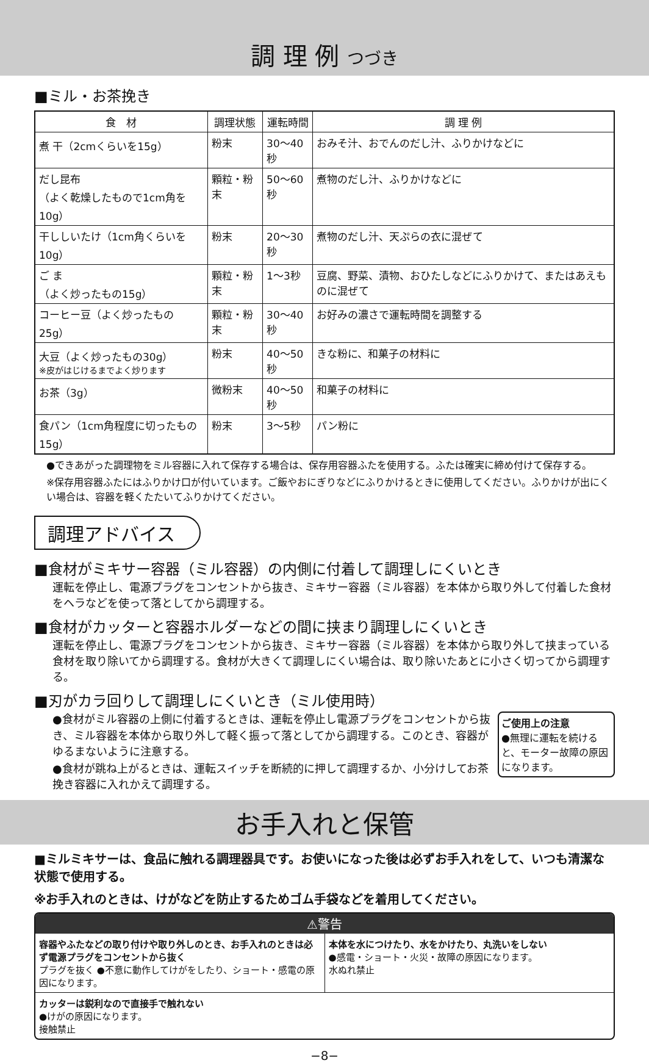調 理 例 つづき
■ミル・お茶挽き
| 食 材 | 調理状態 | 運転時間 | 調 理 例 |
| --- | --- | --- | --- |
| 煮 干（2cmくらいを15g） | 粉末 | 30～40秒 | おみそ汁、おでんのだし汁、ふりかけなどに |
| だし昆布 （よく乾燥したもので1cm角を10g） | 顆粒・粉末 | 50～60秒 | 煮物のだし汁、ふりかけなどに |
| 干ししいたけ（1cm角くらいを10g） | 粉末 | 20～30秒 | 煮物のだし汁、天ぷらの衣に混ぜて |
| ご ま （よく炒ったもの15g） | 顆粒・粉末 | 1～3秒 | 豆腐、野菜、漬物、おひたしなどにふりかけて、またはあえものに混ぜて |
| コーヒー豆（よく炒ったもの25g） | 顆粒・粉末 | 30～40秒 | お好みの濃さで運転時間を調整する |
| 大豆（よく炒ったもの30g） ※皮がはじけるまでよく炒ります | 粉末 | 40～50秒 | きな粉に、和菓子の材料に |
| お茶（3g） | 微粉末 | 40～50秒 | 和菓子の材料に |
| 食パン（1cm角程度に切ったもの15g） | 粉末 | 3～5秒 | パン粉に |
●できあがった調理物をミル容器に入れて保存する場合は、保存用容器ふたを使用する。ふたは確実に締め付けて保存する。
※保存用容器ふたにはふりかけ口が付いています。ご飯やおにぎりなどにふりかけるときに使用してください。ふりかけが出にくい場合は、容器を軽くたたいてふりかけてください。
調理アドバイス
■食材がミキサー容器（ミル容器）の内側に付着して調理しにくいとき
運転を停止し、電源プラグをコンセントから抜き、ミキサー容器（ミル容器）を本体から取り外して付着した食材をヘラなどを使って落としてから調理する。
■食材がカッターと容器ホルダーなどの間に挟まり調理しにくいとき
運転を停止し、電源プラグをコンセントから抜き、ミキサー容器（ミル容器）を本体から取り外して挟まっている食材を取り除いてから調理する。食材が大きくて調理しにくい場合は、取り除いたあとに小さく切ってから調理する。
■刃がカラ回りして調理しにくいとき（ミル使用時）
ご使用上の注意
●無理に運転を続けると、モーター故障の原因になります。
●食材がミル容器の上側に付着するときは、運転を停止し電源プラグをコンセントから抜き、ミル容器を本体から取り外して軽く振って落としてから調理する。このとき、容器がゆるまないように注意する。
●食材が跳ね上がるときは、運転スイッチを断続的に押して調理するか、小分けしてお茶挽き容器に入れかえて調理する。
お手入れと保管
■ミルミキサーは、食品に触れる調理器具です。お使いになった後は必ずお手入れをして、いつも清潔な状態で使用する。
※お手入れのときは、けがなどを防止するためゴム手袋などを着用してください。
⚠警告
容器やふたなどの取り付けや取り外しのとき、お手入れのときは必ず電源プラグをコンセントから抜く
プラグを抜く ●不意に動作してけがをしたり、ショート・感電の原因になります。
本体を水につけたり、水をかけたり、丸洗いをしない
●感電・ショート・火災・故障の原因になります。
水ぬれ禁止
カッターは鋭利なので直接手で触れない
●けがの原因になります。
接触禁止
−8−